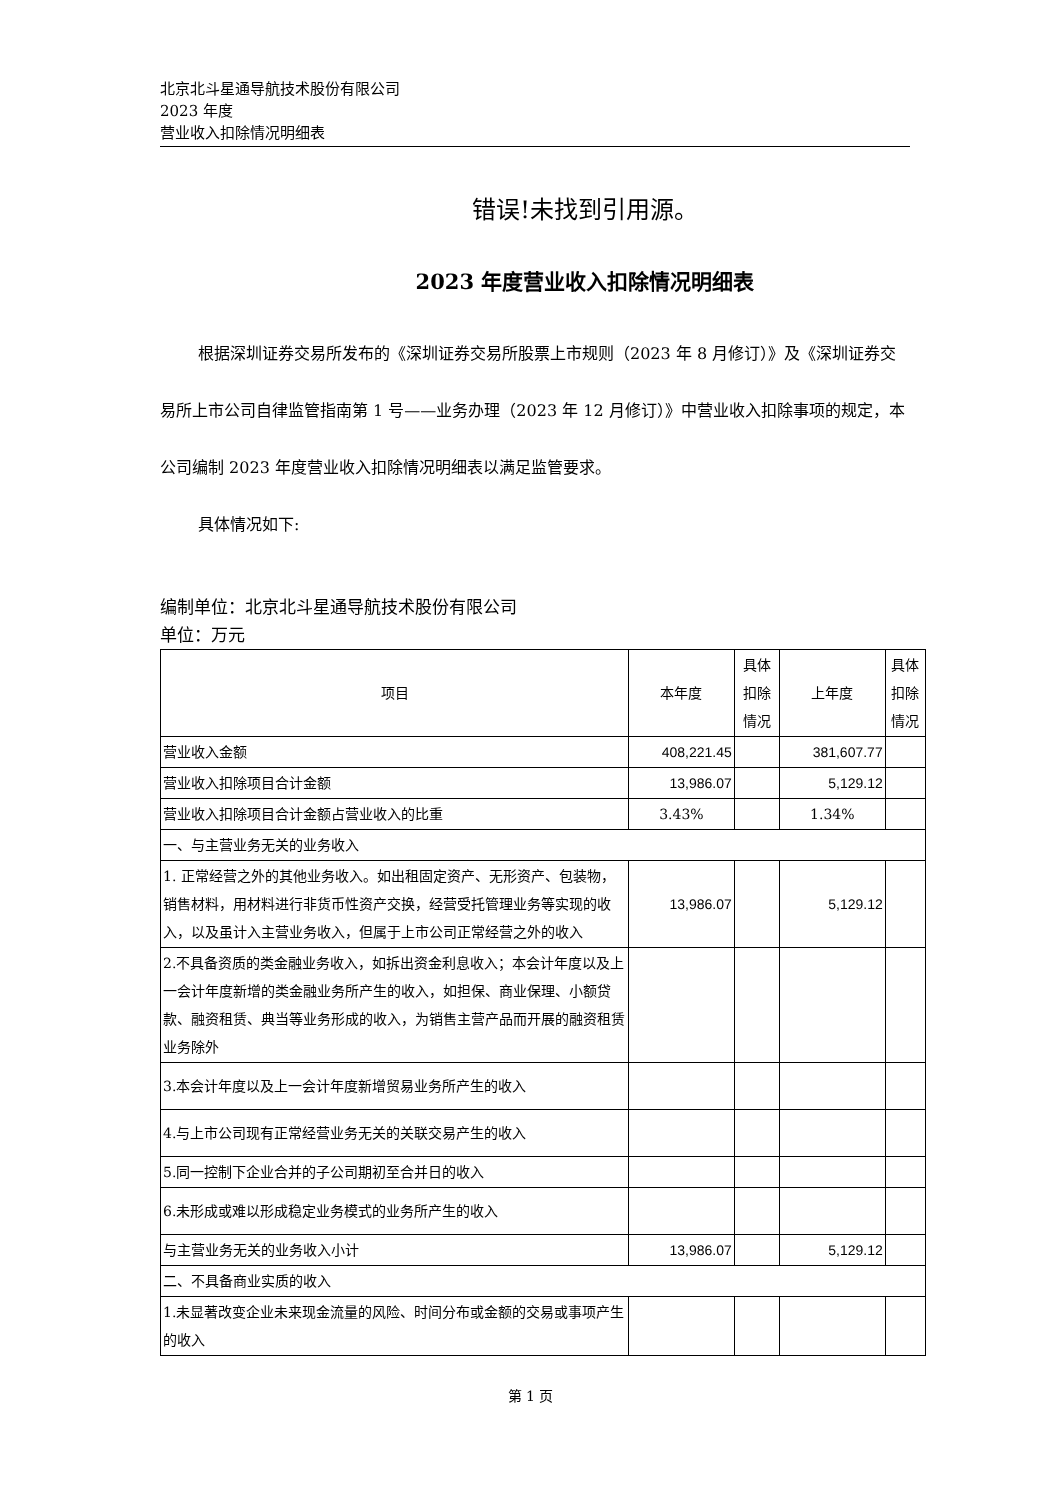北京北斗星通导航技术股份有限公司
2023 年度
营业收入扣除情况明细表
错误!未找到引用源。
2023 年度营业收入扣除情况明细表
根据深圳证券交易所发布的《深圳证券交易所股票上市规则（2023 年 8 月修订）》及《深圳证券交易所上市公司自律监管指南第 1 号——业务办理（2023 年 12 月修订）》中营业收入扣除事项的规定，本公司编制 2023 年度营业收入扣除情况明细表以满足监管要求。
具体情况如下:
编制单位：北京北斗星通导航技术股份有限公司
单位：万元
| 项目 | 本年度 | 具体扣除情况 | 上年度 | 具体扣除情况 |
| --- | --- | --- | --- | --- |
| 营业收入金额 | 408,221.45 | | 381,607.77 | |
| 营业收入扣除项目合计金额 | 13,986.07 | | 5,129.12 | |
| 营业收入扣除项目合计金额占营业收入的比重 | 3.43% | | 1.34% | |
| 一、与主营业务无关的业务收入 | | | | |
| 1. 正常经营之外的其他业务收入。如出租固定资产、无形资产、包装物，销售材料，用材料进行非货币性资产交换，经营受托管理业务等实现的收入，以及虽计入主营业务收入，但属于上市公司正常经营之外的收入 | 13,986.07 | | 5,129.12 | |
| 2.不具备资质的类金融业务收入，如拆出资金利息收入；本会计年度以及上一会计年度新增的类金融业务所产生的收入，如担保、商业保理、小额贷款、融资租赁、典当等业务形成的收入，为销售主营产品而开展的融资租赁业务除外 | | | | |
| 3.本会计年度以及上一会计年度新增贸易业务所产生的收入 | | | | |
| 4.与上市公司现有正常经营业务无关的关联交易产生的收入 | | | | |
| 5.同一控制下企业合并的子公司期初至合并日的收入 | | | | |
| 6.未形成或难以形成稳定业务模式的业务所产生的收入 | | | | |
| 与主营业务无关的业务收入小计 | 13,986.07 | | 5,129.12 | |
| 二、不具备商业实质的收入 | | | | |
| 1.未显著改变企业未来现金流量的风险、时间分布或金额的交易或事项产生的收入 | | | | |
第 1 页